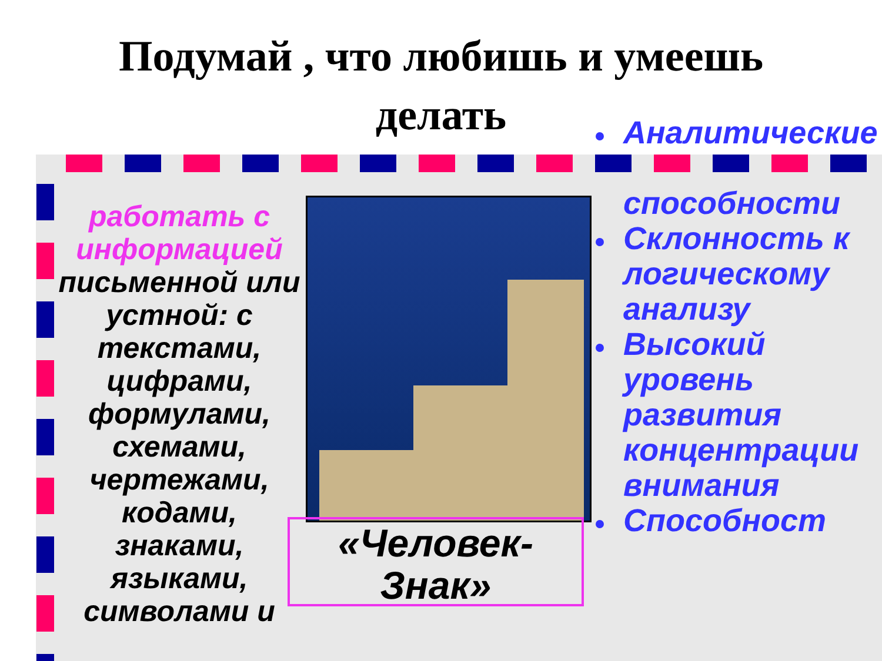Подумай , что любишь и умеешь делать
работать с информацией
письменной или устной: с текстами, цифрами, формулами, схемами, чертежами, кодами, знаками, языками, символами и
«Человек-
Знак»
Аналитические
способности
Склонность к логическому анализу
Высокий уровень развития концентрации внимания
Способност